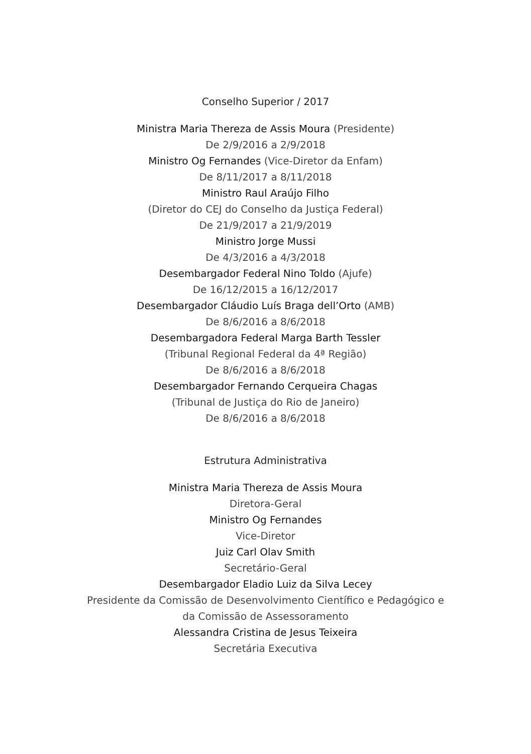Conselho Superior / 2017
Ministra Maria Thereza de Assis Moura (Presidente)
De 2/9/2016 a 2/9/2018
Ministro Og Fernandes (Vice-Diretor da Enfam)
De 8/11/2017 a 8/11/2018
Ministro Raul Araújo Filho
(Diretor do CEJ do Conselho da Justiça Federal)
De 21/9/2017 a 21/9/2019
Ministro Jorge Mussi
De 4/3/2016 a 4/3/2018
Desembargador Federal Nino Toldo (Ajufe)
De 16/12/2015 a 16/12/2017
Desembargador Cláudio Luís Braga dell’Orto (AMB)
De 8/6/2016 a 8/6/2018
Desembargadora Federal Marga Barth Tessler
(Tribunal Regional Federal da 4ª Região)
De 8/6/2016 a 8/6/2018
Desembargador Fernando Cerqueira Chagas
(Tribunal de Justiça do Rio de Janeiro)
De 8/6/2016 a 8/6/2018
Estrutura Administrativa
Ministra Maria Thereza de Assis Moura
Diretora-Geral
Ministro Og Fernandes
Vice-Diretor
Juiz Carl Olav Smith
Secretário-Geral
Desembargador Eladio Luiz da Silva Lecey
Presidente da Comissão de Desenvolvimento Científico e Pedagógico e
da Comissão de Assessoramento
Alessandra Cristina de Jesus Teixeira
Secretária Executiva